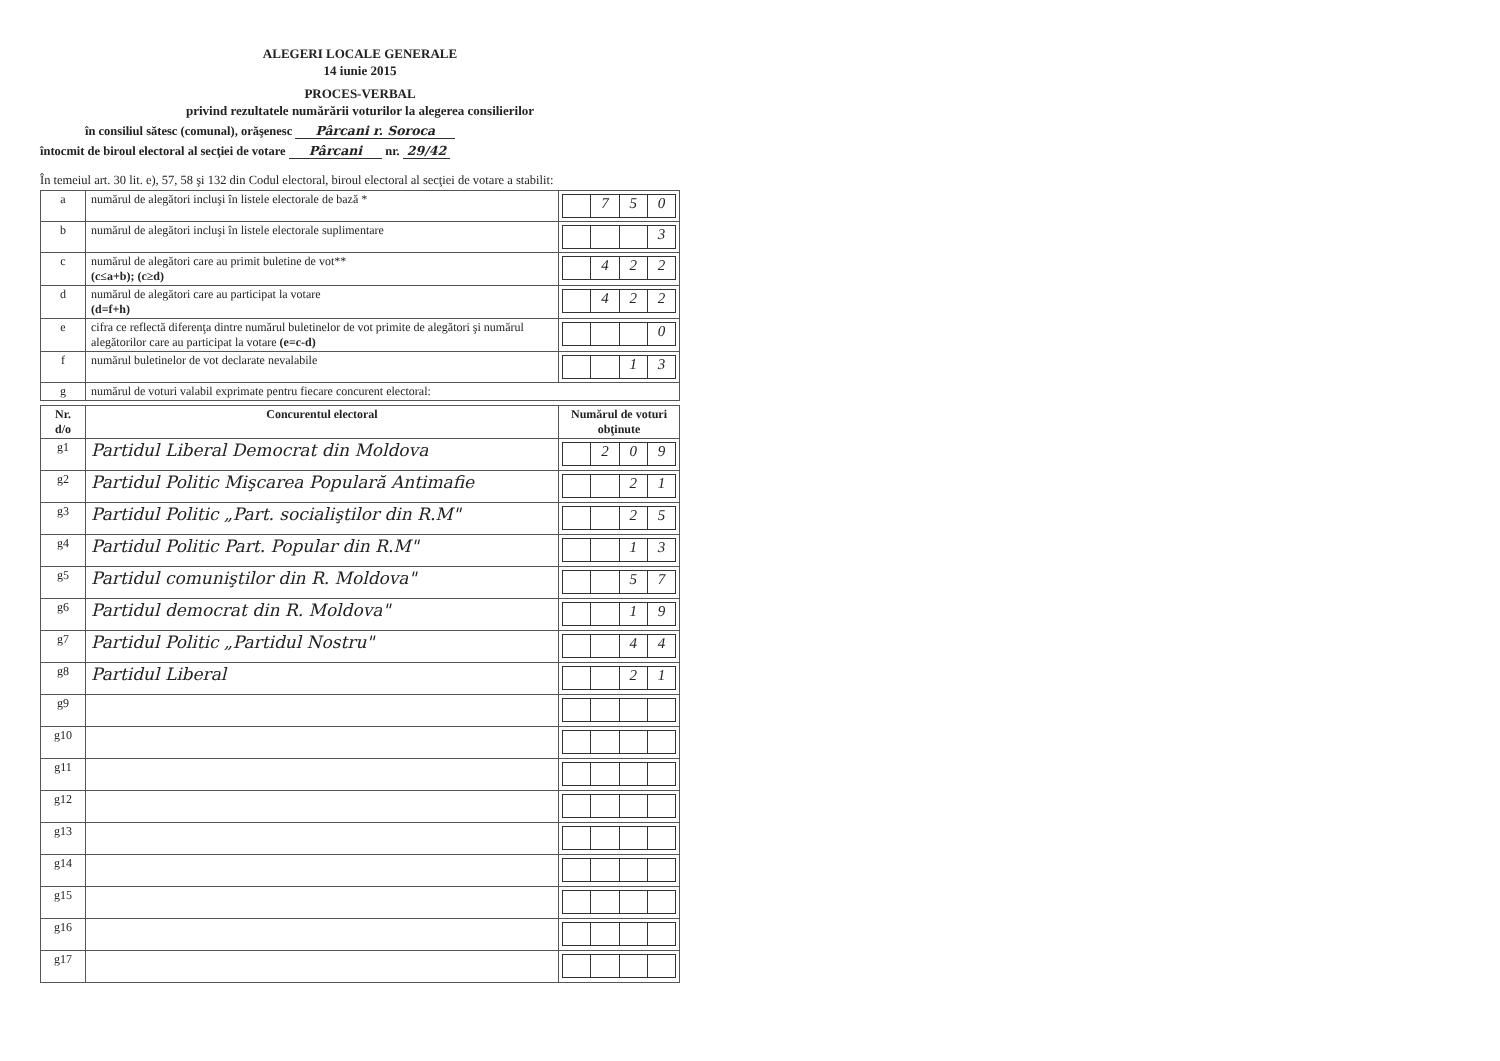ALEGERI LOCALE GENERALE
14 iunie 2015
PROCES-VERBAL
privind rezultatele numărării voturilor la alegerea consilierilor
în consiliul sătesc (comunal), orăşenesc Pârcani r. Soroca
întocmit de biroul electoral al secţiei de votare Pârcani nr. 29/42
În temeiul art. 30 lit. e), 57, 58 şi 132 din Codul electoral, biroul electoral al secţiei de votare a stabilit:
| a | numărul de alegători incluşi în listele electorale de bază * | 7 5 0 |
| b | numărul de alegători incluşi în listele electorale suplimentare | 3 |
| c | numărul de alegători care au primit buletine de vot** (c≤a+b); (c≥d) | 4 2 2 |
| d | numărul de alegători care au participat la votare (d=f+h) | 4 2 2 |
| e | cifra ce reflectă diferenţa dintre numărul buletinelor de vot primite de alegători şi numărul alegătorilor care au participat la votare (e=c-d) | 0 |
| f | numărul buletinelor de vot declarate nevalabile | 1 3 |
| g | numărul de voturi valabil exprimate pentru fiecare concurent electoral: | |
| Nr. d/o | Concurentul electoral | Numărul de voturi obţinute |
| --- | --- | --- |
| g1 | Partidul Liberal Democrat din Moldova | 2 0 9 |
| g2 | Partidul Politic Mişcarea Populară Antimafie | 2 1 |
| g3 | Partidul Politic „Part. socialiştilor din R.M" | 2 5 |
| g4 | Partidul Politic Part. Popular din R.M" | 1 3 |
| g5 | Partidul comuniştilor din R. Moldova" | 5 7 |
| g6 | Partidul democrat din R. Moldova" | 1 9 |
| g7 | Partidul Politic „Partidul Nostru" | 4 4 |
| g8 | Partidul Liberal | 2 1 |
| g9 | | |
| g10 | | |
| g11 | | |
| g12 | | |
| g13 | | |
| g14 | | |
| g15 | | |
| g16 | | |
| g17 | | |